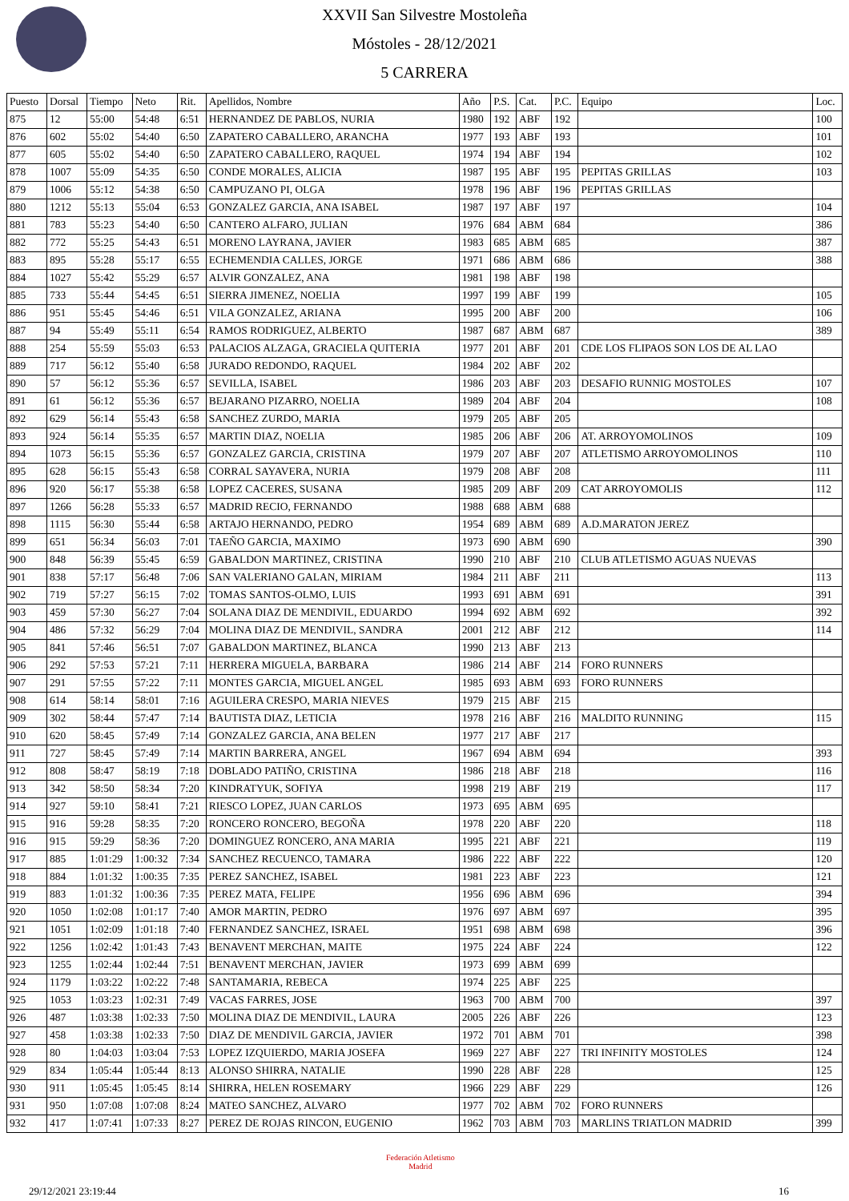XXVII San Silvestre Mostoleña
Móstoles - 28/12/2021
5 CARRERA
| Puesto | Dorsal | Tiempo | Neto | Rit. | Apellidos, Nombre | Año | P.S. | Cat. | P.C. | Equipo | Loc. |
| --- | --- | --- | --- | --- | --- | --- | --- | --- | --- | --- | --- |
| 875 | 12 | 55:00 | 54:48 | 6:51 | HERNANDEZ DE PABLOS, NURIA | 1980 | 192 | ABF | 192 | | 100 |
| 876 | 602 | 55:02 | 54:40 | 6:50 | ZAPATERO CABALLERO, ARANCHA | 1977 | 193 | ABF | 193 | | 101 |
| 877 | 605 | 55:02 | 54:40 | 6:50 | ZAPATERO CABALLERO, RAQUEL | 1974 | 194 | ABF | 194 | | 102 |
| 878 | 1007 | 55:09 | 54:35 | 6:50 | CONDE MORALES, ALICIA | 1987 | 195 | ABF | 195 | PEPITAS GRILLAS | 103 |
| 879 | 1006 | 55:12 | 54:38 | 6:50 | CAMPUZANO PI, OLGA | 1978 | 196 | ABF | 196 | PEPITAS GRILLAS | |
| 880 | 1212 | 55:13 | 55:04 | 6:53 | GONZALEZ GARCIA, ANA ISABEL | 1987 | 197 | ABF | 197 | | 104 |
| 881 | 783 | 55:23 | 54:40 | 6:50 | CANTERO ALFARO, JULIAN | 1976 | 684 | ABM | 684 | | 386 |
| 882 | 772 | 55:25 | 54:43 | 6:51 | MORENO LAYRANA, JAVIER | 1983 | 685 | ABM | 685 | | 387 |
| 883 | 895 | 55:28 | 55:17 | 6:55 | ECHEMENDIA CALLES, JORGE | 1971 | 686 | ABM | 686 | | 388 |
| 884 | 1027 | 55:42 | 55:29 | 6:57 | ALVIR GONZALEZ, ANA | 1981 | 198 | ABF | 198 | | |
| 885 | 733 | 55:44 | 54:45 | 6:51 | SIERRA JIMENEZ, NOELIA | 1997 | 199 | ABF | 199 | | 105 |
| 886 | 951 | 55:45 | 54:46 | 6:51 | VILA GONZALEZ, ARIANA | 1995 | 200 | ABF | 200 | | 106 |
| 887 | 94 | 55:49 | 55:11 | 6:54 | RAMOS RODRIGUEZ, ALBERTO | 1987 | 687 | ABM | 687 | | 389 |
| 888 | 254 | 55:59 | 55:03 | 6:53 | PALACIOS ALZAGA, GRACIELA QUITERIA | 1977 | 201 | ABF | 201 | CDE LOS FLIPAOS SON LOS DE AL LAO | |
| 889 | 717 | 56:12 | 55:40 | 6:58 | JURADO REDONDO, RAQUEL | 1984 | 202 | ABF | 202 | | |
| 890 | 57 | 56:12 | 55:36 | 6:57 | SEVILLA, ISABEL | 1986 | 203 | ABF | 203 | DESAFIO RUNNIG MOSTOLES | 107 |
| 891 | 61 | 56:12 | 55:36 | 6:57 | BEJARANO PIZARRO, NOELIA | 1989 | 204 | ABF | 204 | | 108 |
| 892 | 629 | 56:14 | 55:43 | 6:58 | SANCHEZ ZURDO, MARIA | 1979 | 205 | ABF | 205 | | |
| 893 | 924 | 56:14 | 55:35 | 6:57 | MARTIN DIAZ, NOELIA | 1985 | 206 | ABF | 206 | AT. ARROYOMOLINOS | 109 |
| 894 | 1073 | 56:15 | 55:36 | 6:57 | GONZALEZ GARCIA, CRISTINA | 1979 | 207 | ABF | 207 | ATLETISMO ARROYOMOLINOS | 110 |
| 895 | 628 | 56:15 | 55:43 | 6:58 | CORRAL SAYAVERA, NURIA | 1979 | 208 | ABF | 208 | | 111 |
| 896 | 920 | 56:17 | 55:38 | 6:58 | LOPEZ CACERES, SUSANA | 1985 | 209 | ABF | 209 | CAT ARROYOMOLIS | 112 |
| 897 | 1266 | 56:28 | 55:33 | 6:57 | MADRID RECIO, FERNANDO | 1988 | 688 | ABM | 688 | | |
| 898 | 1115 | 56:30 | 55:44 | 6:58 | ARTAJO HERNANDO, PEDRO | 1954 | 689 | ABM | 689 | A.D.MARATON JEREZ | |
| 899 | 651 | 56:34 | 56:03 | 7:01 | TAEÑO GARCIA, MAXIMO | 1973 | 690 | ABM | 690 | | 390 |
| 900 | 848 | 56:39 | 55:45 | 6:59 | GABALDON MARTINEZ, CRISTINA | 1990 | 210 | ABF | 210 | CLUB ATLETISMO AGUAS NUEVAS | |
| 901 | 838 | 57:17 | 56:48 | 7:06 | SAN VALERIANO GALAN, MIRIAM | 1984 | 211 | ABF | 211 | | 113 |
| 902 | 719 | 57:27 | 56:15 | 7:02 | TOMAS SANTOS-OLMO, LUIS | 1993 | 691 | ABM | 691 | | 391 |
| 903 | 459 | 57:30 | 56:27 | 7:04 | SOLANA DIAZ DE MENDIVIL, EDUARDO | 1994 | 692 | ABM | 692 | | 392 |
| 904 | 486 | 57:32 | 56:29 | 7:04 | MOLINA DIAZ DE MENDIVIL, SANDRA | 2001 | 212 | ABF | 212 | | 114 |
| 905 | 841 | 57:46 | 56:51 | 7:07 | GABALDON MARTINEZ, BLANCA | 1990 | 213 | ABF | 213 | | |
| 906 | 292 | 57:53 | 57:21 | 7:11 | HERRERA MIGUELA, BARBARA | 1986 | 214 | ABF | 214 | FORO RUNNERS | |
| 907 | 291 | 57:55 | 57:22 | 7:11 | MONTES GARCIA, MIGUEL ANGEL | 1985 | 693 | ABM | 693 | FORO RUNNERS | |
| 908 | 614 | 58:14 | 58:01 | 7:16 | AGUILERA CRESPO, MARIA NIEVES | 1979 | 215 | ABF | 215 | | |
| 909 | 302 | 58:44 | 57:47 | 7:14 | BAUTISTA DIAZ, LETICIA | 1978 | 216 | ABF | 216 | MALDITO RUNNING | 115 |
| 910 | 620 | 58:45 | 57:49 | 7:14 | GONZALEZ GARCIA, ANA BELEN | 1977 | 217 | ABF | 217 | | |
| 911 | 727 | 58:45 | 57:49 | 7:14 | MARTIN BARRERA, ANGEL | 1967 | 694 | ABM | 694 | | 393 |
| 912 | 808 | 58:47 | 58:19 | 7:18 | DOBLADO PATIÑO, CRISTINA | 1986 | 218 | ABF | 218 | | 116 |
| 913 | 342 | 58:50 | 58:34 | 7:20 | KINDRATYUK, SOFIYA | 1998 | 219 | ABF | 219 | | 117 |
| 914 | 927 | 59:10 | 58:41 | 7:21 | RIESCO LOPEZ, JUAN CARLOS | 1973 | 695 | ABM | 695 | | |
| 915 | 916 | 59:28 | 58:35 | 7:20 | RONCERO RONCERO, BEGOÑA | 1978 | 220 | ABF | 220 | | 118 |
| 916 | 915 | 59:29 | 58:36 | 7:20 | DOMINGUEZ RONCERO, ANA MARIA | 1995 | 221 | ABF | 221 | | 119 |
| 917 | 885 | 1:01:29 | 1:00:32 | 7:34 | SANCHEZ RECUENCO, TAMARA | 1986 | 222 | ABF | 222 | | 120 |
| 918 | 884 | 1:01:32 | 1:00:35 | 7:35 | PEREZ SANCHEZ, ISABEL | 1981 | 223 | ABF | 223 | | 121 |
| 919 | 883 | 1:01:32 | 1:00:36 | 7:35 | PEREZ MATA, FELIPE | 1956 | 696 | ABM | 696 | | 394 |
| 920 | 1050 | 1:02:08 | 1:01:17 | 7:40 | AMOR MARTIN, PEDRO | 1976 | 697 | ABM | 697 | | 395 |
| 921 | 1051 | 1:02:09 | 1:01:18 | 7:40 | FERNANDEZ SANCHEZ, ISRAEL | 1951 | 698 | ABM | 698 | | 396 |
| 922 | 1256 | 1:02:42 | 1:01:43 | 7:43 | BENAVENT MERCHAN, MAITE | 1975 | 224 | ABF | 224 | | 122 |
| 923 | 1255 | 1:02:44 | 1:02:44 | 7:51 | BENAVENT MERCHAN, JAVIER | 1973 | 699 | ABM | 699 | | |
| 924 | 1179 | 1:03:22 | 1:02:22 | 7:48 | SANTAMARIA, REBECA | 1974 | 225 | ABF | 225 | | |
| 925 | 1053 | 1:03:23 | 1:02:31 | 7:49 | VACAS FARRES, JOSE | 1963 | 700 | ABM | 700 | | 397 |
| 926 | 487 | 1:03:38 | 1:02:33 | 7:50 | MOLINA DIAZ DE MENDIVIL, LAURA | 2005 | 226 | ABF | 226 | | 123 |
| 927 | 458 | 1:03:38 | 1:02:33 | 7:50 | DIAZ DE MENDIVIL GARCIA, JAVIER | 1972 | 701 | ABM | 701 | | 398 |
| 928 | 80 | 1:04:03 | 1:03:04 | 7:53 | LOPEZ IZQUIERDO, MARIA JOSEFA | 1969 | 227 | ABF | 227 | TRI INFINITY MOSTOLES | 124 |
| 929 | 834 | 1:05:44 | 1:05:44 | 8:13 | ALONSO SHIRRA, NATALIE | 1990 | 228 | ABF | 228 | | 125 |
| 930 | 911 | 1:05:45 | 1:05:45 | 8:14 | SHIRRA, HELEN ROSEMARY | 1966 | 229 | ABF | 229 | | 126 |
| 931 | 950 | 1:07:08 | 1:07:08 | 8:24 | MATEO SANCHEZ, ALVARO | 1977 | 702 | ABM | 702 | FORO RUNNERS | |
| 932 | 417 | 1:07:41 | 1:07:33 | 8:27 | PEREZ DE ROJAS RINCON, EUGENIO | 1962 | 703 | ABM | 703 | MARLINS TRIATLON MADRID | 399 |
Federación Atletismo
Madrid
29/12/2021 23:19:44 16